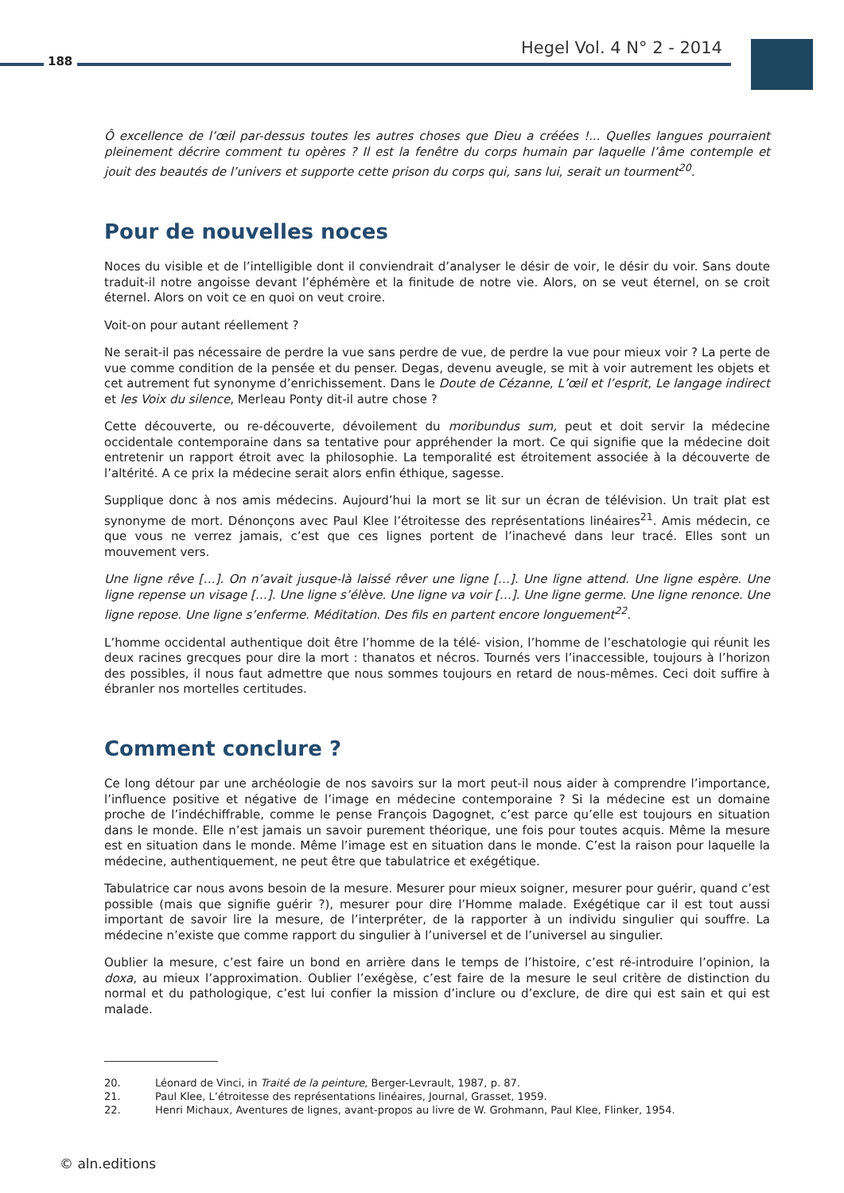188
Hegel Vol. 4 N° 2 - 2014
Ô excellence de l’œil par-dessus toutes les autres choses que Dieu a créées !... Quelles langues pourraient pleinement décrire comment tu opères ? Il est la fenêtre du corps humain par laquelle l’âme contemple et jouit des beautés de l’univers et supporte cette prison du corps qui, sans lui, serait un tourment<sup>20</sup>.
Pour de nouvelles noces
Noces du visible et de l’intelligible dont il conviendrait d’analyser le désir de voir, le désir du voir. Sans doute traduit-il notre angoisse devant l’éphémère et la finitude de notre vie. Alors, on se veut éternel, on se croit éternel. Alors on voit ce en quoi on veut croire.
Voit-on pour autant réellement ?
Ne serait-il pas nécessaire de perdre la vue sans perdre de vue, de perdre la vue pour mieux voir ? La perte de vue comme condition de la pensée et du penser. Degas, devenu aveugle, se mit à voir autrement les objets et cet autrement fut synonyme d’enrichissement. Dans le Doute de Cézanne, L’œil et l’esprit, Le langage indirect et les Voix du silence, Merleau Ponty dit-il autre chose ?
Cette découverte, ou re-découverte, dévoilement du moribundus sum, peut et doit servir la médecine occidentale contemporaine dans sa tentative pour appréhender la mort. Ce qui signifie que la médecine doit entretenir un rapport étroit avec la philosophie. La temporalité est étroitement associée à la découverte de l’altérité. A ce prix la médecine serait alors enfin éthique, sagesse.
Supplique donc à nos amis médecins. Aujourd’hui la mort se lit sur un écran de télévision. Un trait plat est synonyme de mort. Dénonçons avec Paul Klee l’étroitesse des représentations linéaires<sup>21</sup>. Amis médecin, ce que vous ne verrez jamais, c’est que ces lignes portent de l’inachevé dans leur tracé. Elles sont un mouvement vers.
Une ligne rêve […]. On n’avait jusque-là laissé rêver une ligne […]. Une ligne attend. Une ligne espère. Une ligne repense un visage […]. Une ligne s’élève. Une ligne va voir […]. Une ligne germe. Une ligne renonce. Une ligne repose. Une ligne s’enferme. Méditation. Des fils en partent encore longuement<sup>22</sup>.
L’homme occidental authentique doit être l’homme de la télé- vision, l’homme de l’eschatologie qui réunit les deux racines grecques pour dire la mort : thanatos et nécros. Tournés vers l’inaccessible, toujours à l’horizon des possibles, il nous faut admettre que nous sommes toujours en retard de nous-mêmes. Ceci doit suffire à ébranler nos mortelles certitudes.
Comment conclure ?
Ce long détour par une archéologie de nos savoirs sur la mort peut-il nous aider à comprendre l’importance, l’influence positive et négative de l’image en médecine contemporaine ? Si la médecine est un domaine proche de l’indéchiffrable, comme le pense François Dagognet, c’est parce qu’elle est toujours en situation dans le monde. Elle n’est jamais un savoir purement théorique, une fois pour toutes acquis. Même la mesure est en situation dans le monde. Même l’image est en situation dans le monde. C’est la raison pour laquelle la médecine, authentiquement, ne peut être que tabulatrice et exégétique.
Tabulatrice car nous avons besoin de la mesure. Mesurer pour mieux soigner, mesurer pour guérir, quand c’est possible (mais que signifie guérir ?), mesurer pour dire l’Homme malade. Exégétique car il est tout aussi important de savoir lire la mesure, de l’interpréter, de la rapporter à un individu singulier qui souffre. La médecine n’existe que comme rapport du singulier à l’universel et de l’universel au singulier.
Oublier la mesure, c’est faire un bond en arrière dans le temps de l’histoire, c’est ré-introduire l’opinion, la doxa, au mieux l’approximation. Oublier l’exégèse, c’est faire de la mesure le seul critère de distinction du normal et du pathologique, c’est lui confier la mission d’inclure ou d’exclure, de dire qui est sain et qui est malade.
20. Léonard de Vinci, in Traité de la peinture, Berger-Levrault, 1987, p. 87.
21. Paul Klee, L’étroitesse des représentations linéaires, Journal, Grasset, 1959.
22. Henri Michaux, Aventures de lignes, avant-propos au livre de W. Grohmann, Paul Klee, Flinker, 1954.
© aln.editions